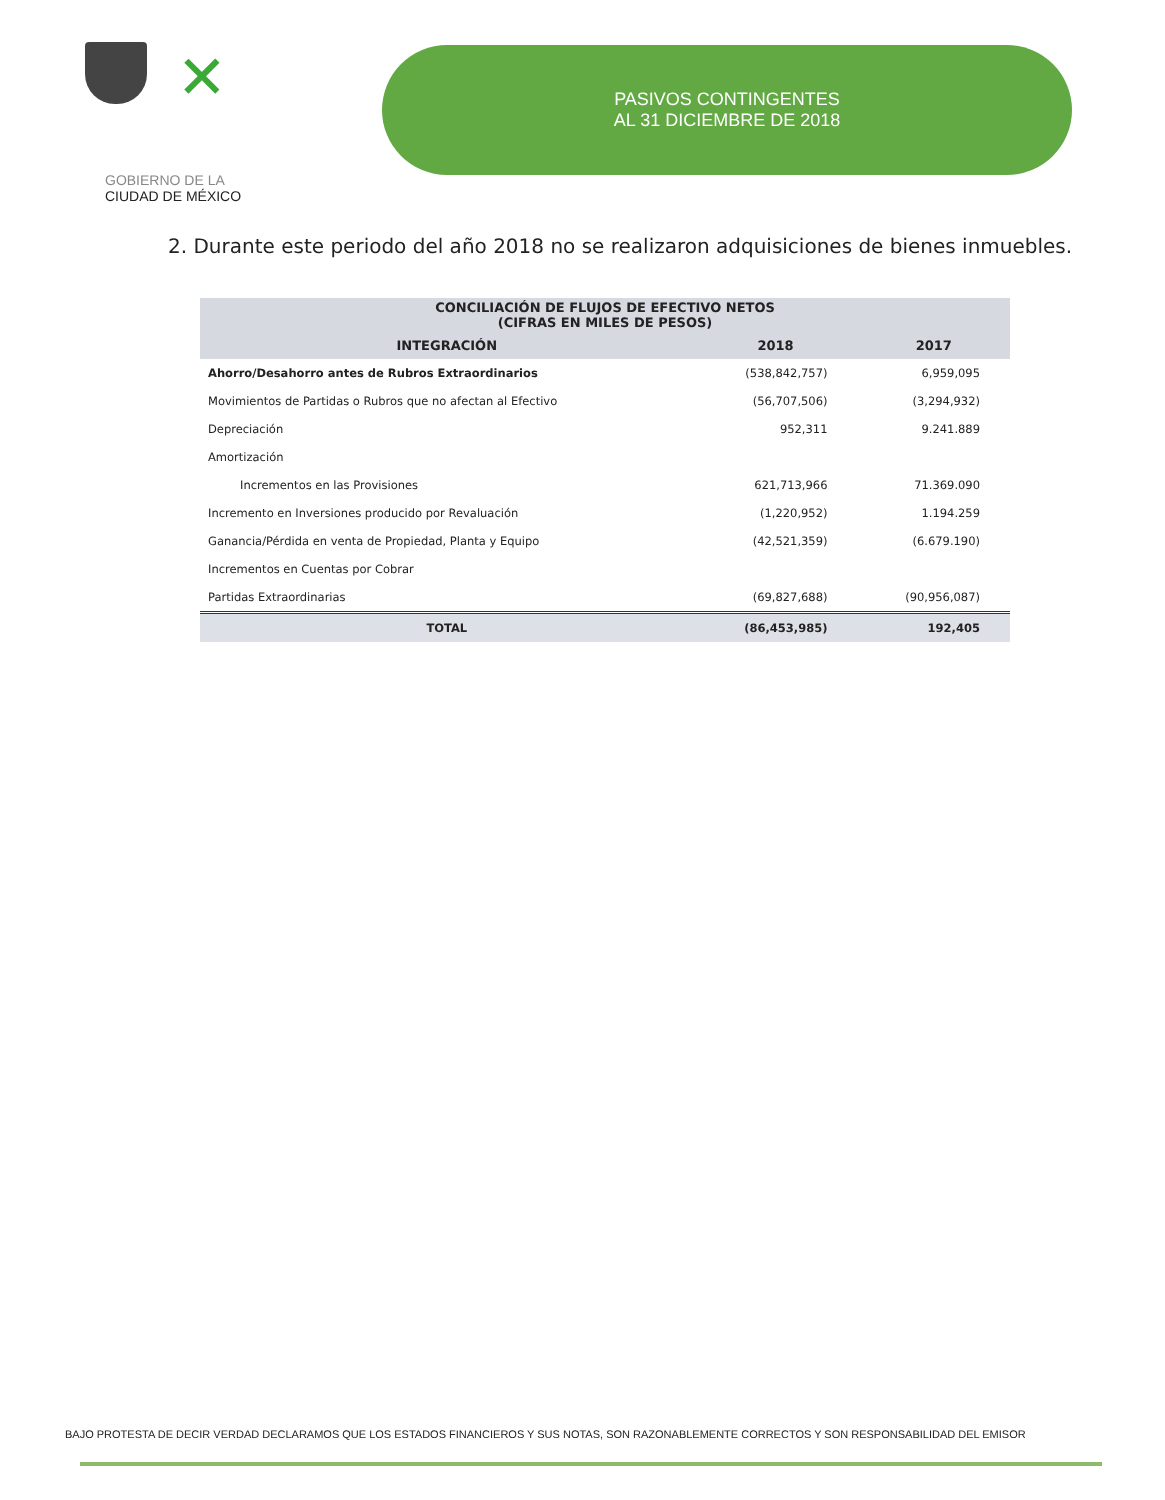✕
GOBIERNO DE LA
CIUDAD DE MÉXICO
PASIVOS CONTINGENTES
AL 31 DICIEMBRE DE 2018
2. Durante este periodo del año 2018 no se realizaron adquisiciones de bienes inmuebles.
| CONCILIACIÓN DE FLUJOS DE EFECTIVO NETOS (CIFRAS EN MILES DE PESOS) | | |
| INTEGRACIÓN | 2018 | 2017 |
| Ahorro/Desahorro antes de Rubros Extraordinarios | (538,842,757) | 6,959,095 |
| Movimientos de Partidas o Rubros que no afectan al Efectivo | (56,707,506) | (3,294,932) |
| Depreciación | 952,311 | 9.241.889 |
| Amortización | | |
| Incrementos en las Provisiones | 621,713,966 | 71.369.090 |
| Incremento en Inversiones producido por Revaluación | (1,220,952) | 1.194.259 |
| Ganancia/Pérdida en venta de Propiedad, Planta y Equipo | (42,521,359) | (6.679.190) |
| Incrementos en Cuentas por Cobrar | | |
| Partidas Extraordinarias | (69,827,688) | (90,956,087) |
| TOTAL | (86,453,985) | 192,405 |
BAJO PROTESTA DE DECIR VERDAD DECLARAMOS QUE LOS ESTADOS FINANCIEROS Y SUS NOTAS, SON RAZONABLEMENTE CORRECTOS Y SON RESPONSABILIDAD DEL EMISOR